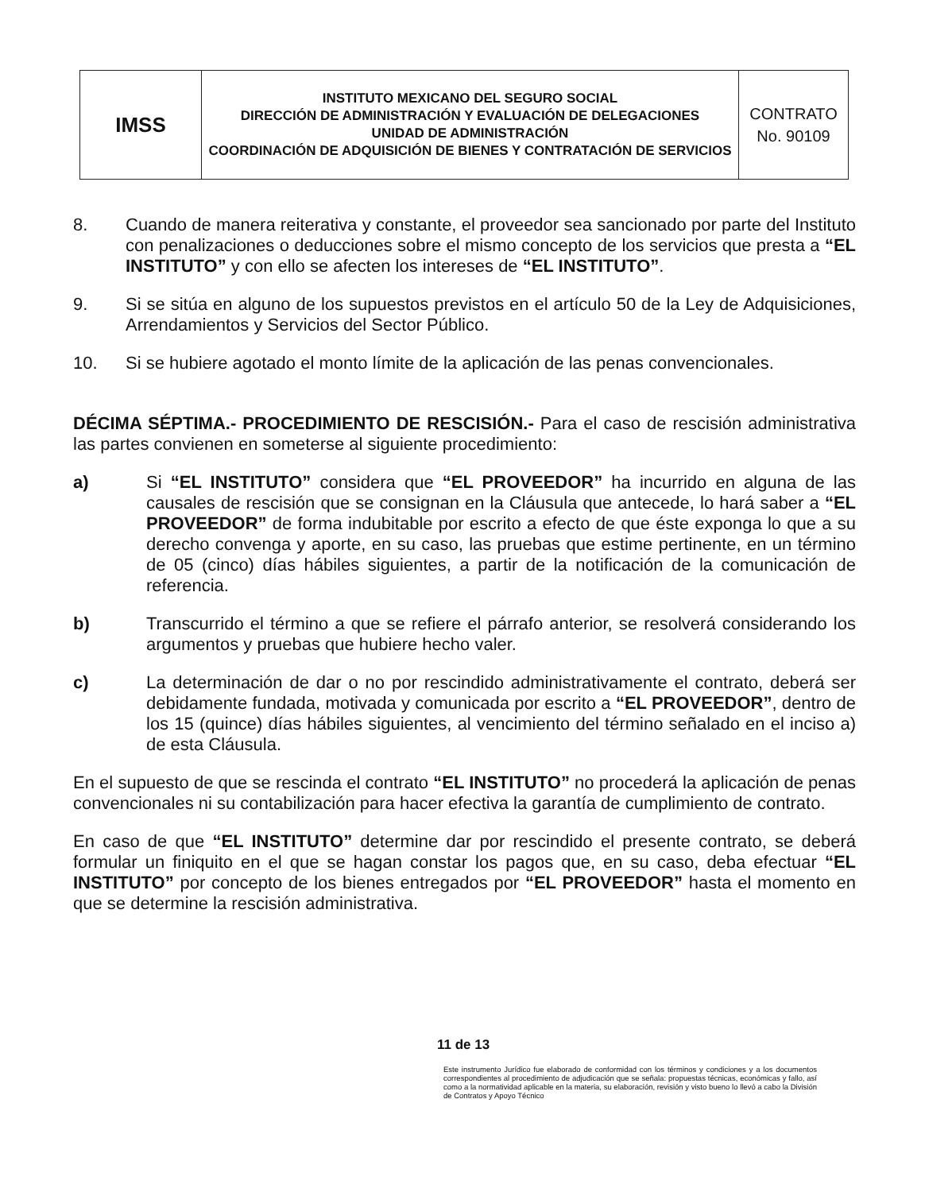| IMSS | INSTITUTO MEXICANO DEL SEGURO SOCIAL DIRECCIÓN DE ADMINISTRACIÓN Y EVALUACIÓN DE DELEGACIONES UNIDAD DE ADMINISTRACIÓN COORDINACIÓN DE ADQUISICIÓN DE BIENES Y CONTRATACIÓN DE SERVICIOS | CONTRATO No. 90109 |
8. Cuando de manera reiterativa y constante, el proveedor sea sancionado por parte del Instituto con penalizaciones o deducciones sobre el mismo concepto de los servicios que presta a “EL INSTITUTO” y con ello se afecten los intereses de “EL INSTITUTO”.
9. Si se sitúa en alguno de los supuestos previstos en el artículo 50 de la Ley de Adquisiciones, Arrendamientos y Servicios del Sector Público.
10. Si se hubiere agotado el monto límite de la aplicación de las penas convencionales.
DÉCIMA SÉPTIMA.- PROCEDIMIENTO DE RESCISIÓN.- Para el caso de rescisión administrativa las partes convienen en someterse al siguiente procedimiento:
a) Si “EL INSTITUTO” considera que “EL PROVEEDOR” ha incurrido en alguna de las causales de rescisión que se consignan en la Cláusula que antecede, lo hará saber a “EL PROVEEDOR” de forma indubitable por escrito a efecto de que éste exponga lo que a su derecho convenga y aporte, en su caso, las pruebas que estime pertinente, en un término de 05 (cinco) días hábiles siguientes, a partir de la notificación de la comunicación de referencia.
b) Transcurrido el término a que se refiere el párrafo anterior, se resolverá considerando los argumentos y pruebas que hubiere hecho valer.
c) La determinación de dar o no por rescindido administrativamente el contrato, deberá ser debidamente fundada, motivada y comunicada por escrito a “EL PROVEEDOR”, dentro de los 15 (quince) días hábiles siguientes, al vencimiento del término señalado en el inciso a) de esta Cláusula.
En el supuesto de que se rescinda el contrato “EL INSTITUTO” no procederá la aplicación de penas convencionales ni su contabilización para hacer efectiva la garantía de cumplimiento de contrato.
En caso de que “EL INSTITUTO” determine dar por rescindido el presente contrato, se deberá formular un finiquito en el que se hagan constar los pagos que, en su caso, deba efectuar “EL INSTITUTO” por concepto de los bienes entregados por “EL PROVEEDOR” hasta el momento en que se determine la rescisión administrativa.
11 de 13
Este instrumento Jurídico fue elaborado de conformidad con los términos y condiciones y a los documentos correspondientes al procedimiento de adjudicación que se señala: propuestas técnicas, económicas y fallo, así como a la normatividad aplicable en la materia, su elaboración, revisión y visto bueno lo llevó a cabo la División de Contratos y Apoyo Técnico